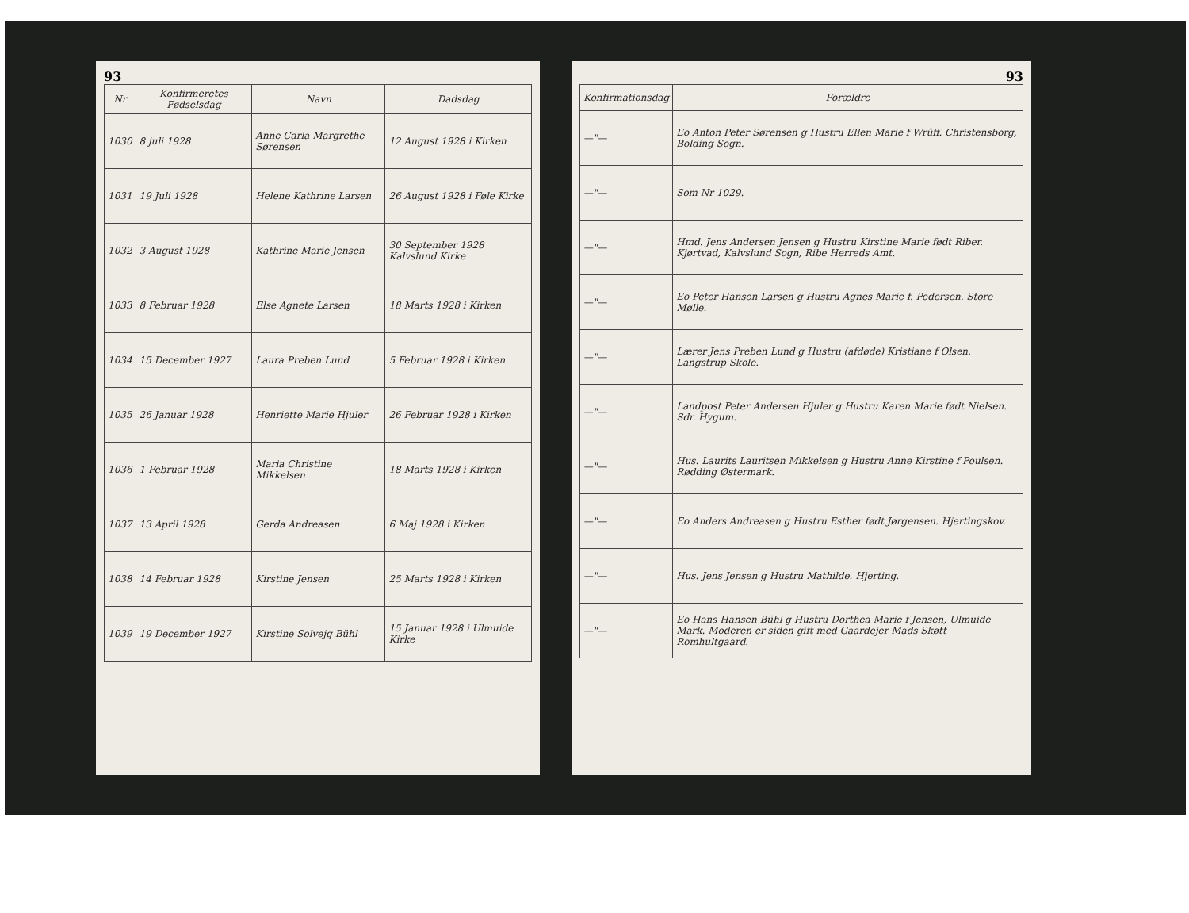93
| Nr | Konfirmeretes Fødselsdag | Navn | Dadsdag |
| --- | --- | --- | --- |
| 1030 | 8 juli 1928 | Anne Carla Margrethe Sørensen | 12 August 1928 i Kirken |
| 1031 | 19 Juli 1928 | Helene Kathrine Larsen | 26 August 1928 i Føle Kirke |
| 1032 | 3 August 1928 | Kathrine Marie Jensen | 30 September 1928 Kalvslund Kirke |
| 1033 | 8 Februar 1928 | Else Agnete Larsen | 18 Marts 1928 i Kirken |
| 1034 | 15 December 1927 | Laura Preben Lund | 5 Februar 1928 i Kirken |
| 1035 | 26 Januar 1928 | Henriette Marie Hjuler | 26 Februar 1928 i Kirken |
| 1036 | 1 Februar 1928 | Maria Christine Mikkelsen | 18 Marts 1928 i Kirken |
| 1037 | 13 April 1928 | Gerda Andreasen | 6 Maj 1928 i Kirken |
| 1038 | 14 Februar 1928 | Kirstine Jensen | 25 Marts 1928 i Kirken |
| 1039 | 19 December 1927 | Kirstine Solvejg Bühl | 15 Januar 1928 i Ulmuide Kirke |
93
| Konfirmationsdag | Forældre |
| --- | --- |
| —"— | Eo Anton Peter Sørensen g Hustru Ellen Marie f Wrüff. Christensborg, Bolding Sogn. |
| —"— | Som Nr 1029. |
| —"— | Hmd. Jens Andersen Jensen g Hustru Kirstine Marie født Riber. Kjørtvad, Kalvslund Sogn, Ribe Herreds Amt. |
| —"— | Eo Peter Hansen Larsen g Hustru Agnes Marie f. Pedersen. Store Mølle. |
| —"— | Lærer Jens Preben Lund g Hustru (afdøde) Kristiane f Olsen. Langstrup Skole. |
| —"— | Landpost Peter Andersen Hjuler g Hustru Karen Marie født Nielsen. Sdr. Hygum. |
| —"— | Hus. Laurits Lauritsen Mikkelsen g Hustru Anne Kirstine f Poulsen. Rødding Østermark. |
| —"— | Eo Anders Andreasen g Hustru Esther født Jørgensen. Hjertingskov. |
| —"— | Hus. Jens Jensen g Hustru Mathilde. Hjerting. |
| —"— | Eo Hans Hansen Bühl g Hustru Dorthea Marie f Jensen, Ulmuide Mark. Moderen er siden gift med Gaardejer Mads Skøtt Romhultgaard. |